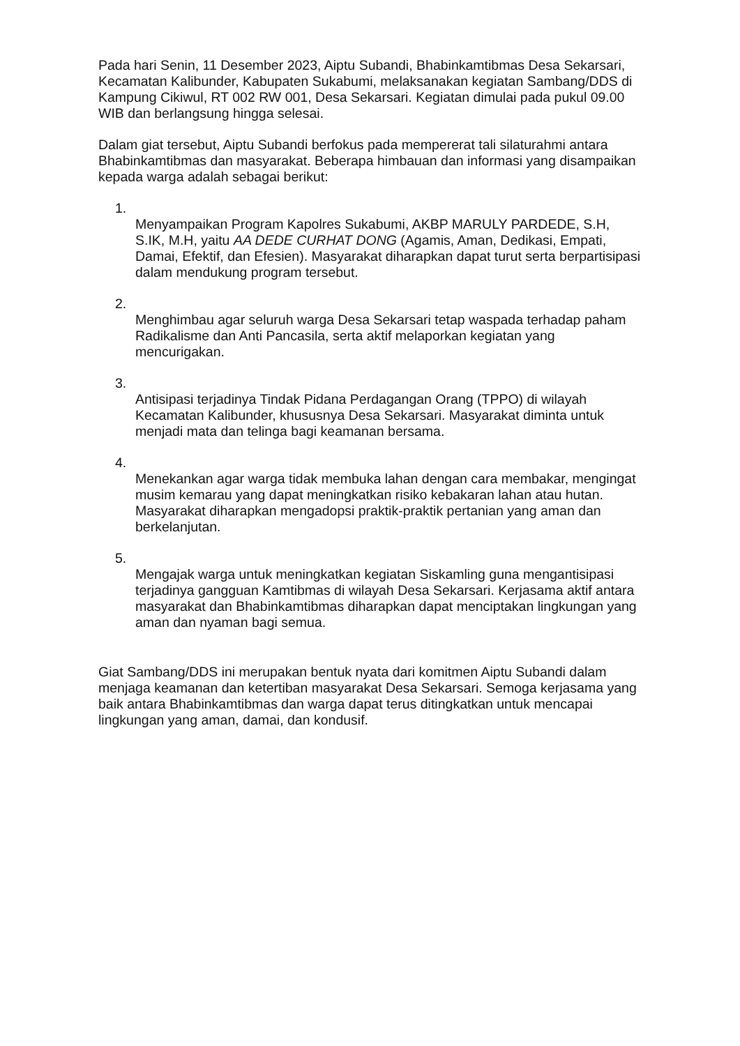Pada hari Senin, 11 Desember 2023, Aiptu Subandi, Bhabinkamtibmas Desa Sekarsari, Kecamatan Kalibunder, Kabupaten Sukabumi, melaksanakan kegiatan Sambang/DDS di Kampung Cikiwul, RT 002 RW 001, Desa Sekarsari. Kegiatan dimulai pada pukul 09.00 WIB dan berlangsung hingga selesai.
Dalam giat tersebut, Aiptu Subandi berfokus pada mempererat tali silaturahmi antara Bhabinkamtibmas dan masyarakat. Beberapa himbauan dan informasi yang disampaikan kepada warga adalah sebagai berikut:
1.
Menyampaikan Program Kapolres Sukabumi, AKBP MARULY PARDEDE, S.H, S.IK, M.H, yaitu AA DEDE CURHAT DONG (Agamis, Aman, Dedikasi, Empati, Damai, Efektif, dan Efesien). Masyarakat diharapkan dapat turut serta berpartisipasi dalam mendukung program tersebut.
2.
Menghimbau agar seluruh warga Desa Sekarsari tetap waspada terhadap paham Radikalisme dan Anti Pancasila, serta aktif melaporkan kegiatan yang mencurigakan.
3.
Antisipasi terjadinya Tindak Pidana Perdagangan Orang (TPPO) di wilayah Kecamatan Kalibunder, khususnya Desa Sekarsari. Masyarakat diminta untuk menjadi mata dan telinga bagi keamanan bersama.
4.
Menekankan agar warga tidak membuka lahan dengan cara membakar, mengingat musim kemarau yang dapat meningkatkan risiko kebakaran lahan atau hutan. Masyarakat diharapkan mengadopsi praktik-praktik pertanian yang aman dan berkelanjutan.
5.
Mengajak warga untuk meningkatkan kegiatan Siskamling guna mengantisipasi terjadinya gangguan Kamtibmas di wilayah Desa Sekarsari. Kerjasama aktif antara masyarakat dan Bhabinkamtibmas diharapkan dapat menciptakan lingkungan yang aman dan nyaman bagi semua.
Giat Sambang/DDS ini merupakan bentuk nyata dari komitmen Aiptu Subandi dalam menjaga keamanan dan ketertiban masyarakat Desa Sekarsari. Semoga kerjasama yang baik antara Bhabinkamtibmas dan warga dapat terus ditingkatkan untuk mencapai lingkungan yang aman, damai, dan kondusif.